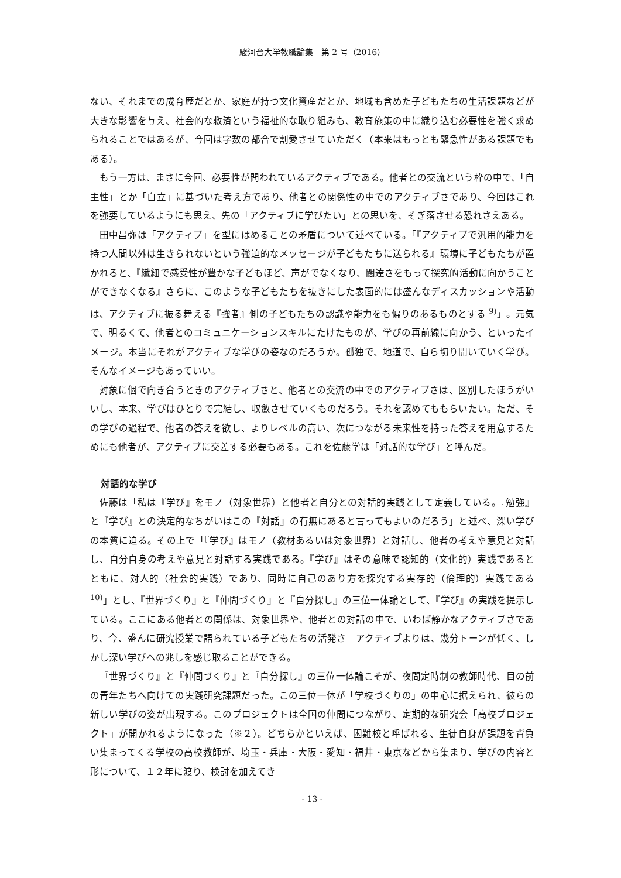駿河台大学教職論集　第 2 号（2016）
ない、それまでの成育歴だとか、家庭が持つ文化資産だとか、地域も含めた子どもたちの生活課題などが大きな影響を与え、社会的な救済という福祉的な取り組みも、教育施策の中に織り込む必要性を強く求められることではあるが、今回は字数の都合で割愛させていただく（本来はもっとも緊急性がある課題でもある）。
もう一方は、まさに今回、必要性が問われているアクティブである。他者との交流という枠の中で、「自主性」とか「自立」に基づいた考え方であり、他者との関係性の中でのアクティブさであり、今回はこれを強要しているようにも思え、先の「アクティブに学びたい」との思いを、そぎ落させる恐れさえある。
田中昌弥は「アクティブ」を型にはめることの矛盾について述べている。「『アクティブで汎用的能力を持つ人間以外は生きられないという強迫的なメッセージが子どもたちに送られる』環境に子どもたちが置かれると、『繊細で感受性が豊かな子どもほど、声がでなくなり、闊達さをもって探究的活動に向かうことができなくなる』さらに、このような子どもたちを抜きにした表面的には盛んなディスカッションや活動は、アクティブに振る舞える『強者』側の子どもたちの認識や能力をも偏りのあるものとする <sup>9)</sup>」。元気で、明るくて、他者とのコミュニケーションスキルにたけたものが、学びの再前線に向かう、といったイメージ。本当にそれがアクティブな学びの姿なのだろうか。孤独で、地道で、自ら切り開いていく学び。そんなイメージもあっていい。
対象に個で向き合うときのアクティブさと、他者との交流の中でのアクティブさは、区別したほうがいいし、本来、学びはひとりで完結し、収斂させていくものだろう。それを認めてももらいたい。ただ、その学びの過程で、他者の答えを欲し、よりレベルの高い、次につながる未来性を持った答えを用意するためにも他者が、アクティブに交差する必要もある。これを佐藤学は「対話的な学び」と呼んだ。
対話的な学び
佐藤は「私は『学び』をモノ（対象世界）と他者と自分との対話的実践として定義している。『勉強』と『学び』との決定的なちがいはこの『対話』の有無にあると言ってもよいのだろう」と述べ、深い学びの本質に迫る。その上で「『学び』はモノ（教材あるいは対象世界）と対話し、他者の考えや意見と対話し、自分自身の考えや意見と対話する実践である。『学び』はその意味で認知的（文化的）実践であるとともに、対人的（社会的実践）であり、同時に自己のあり方を探究する実存的（倫理的）実践である <sup>10)</sup>」とし、『世界づくり』と『仲間づくり』と『自分探し』の三位一体論として、『学び』の実践を提示している。ここにある他者との関係は、対象世界や、他者との対話の中で、いわば静かなアクティブさであり、今、盛んに研究授業で語られている子どもたちの活発さ＝アクティブよりは、幾分トーンが低く、しかし深い学びへの兆しを感じ取ることができる。
『世界づくり』と『仲間づくり』と『自分探し』の三位一体論こそが、夜間定時制の教師時代、目の前の青年たちへ向けての実践研究課題だった。この三位一体が「学校づくりの」の中心に据えられ、彼らの新しい学びの姿が出現する。このプロジェクトは全国の仲間につながり、定期的な研究会「高校プロジェクト」が開かれるようになった（※２）。どちらかといえば、困難校と呼ばれる、生徒自身が課題を背負い集まってくる学校の高校教師が、埼玉・兵庫・大阪・愛知・福井・東京などから集まり、学びの内容と形について、１２年に渡り、検討を加えてき
- 13 -